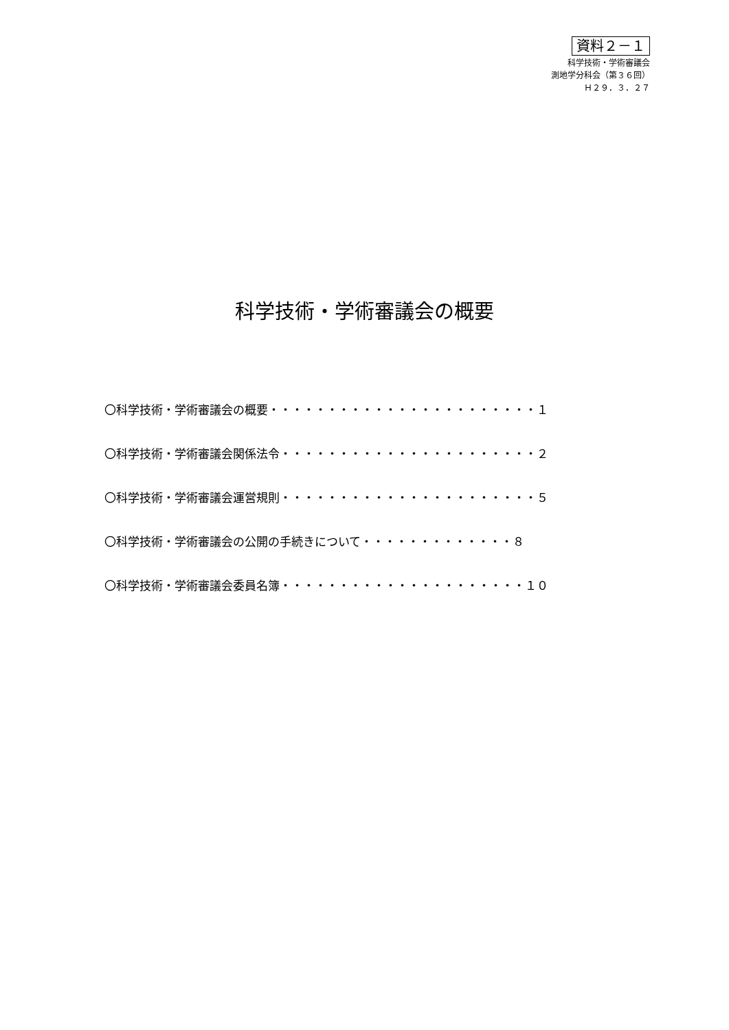資料２－１
科学技術・学術審議会
測地学分科会（第３６回）
Ｈ２９．３．２７
科学技術・学術審議会の概要
〇科学技術・学術審議会の概要・・・・・・・・・・・・・・・・・・・・・・・１
〇科学技術・学術審議会関係法令・・・・・・・・・・・・・・・・・・・・・・２
〇科学技術・学術審議会運営規則・・・・・・・・・・・・・・・・・・・・・・５
〇科学技術・学術審議会の公開の手続きについて・・・・・・・・・・・・・８
〇科学技術・学術審議会委員名簿・・・・・・・・・・・・・・・・・・・・・１０